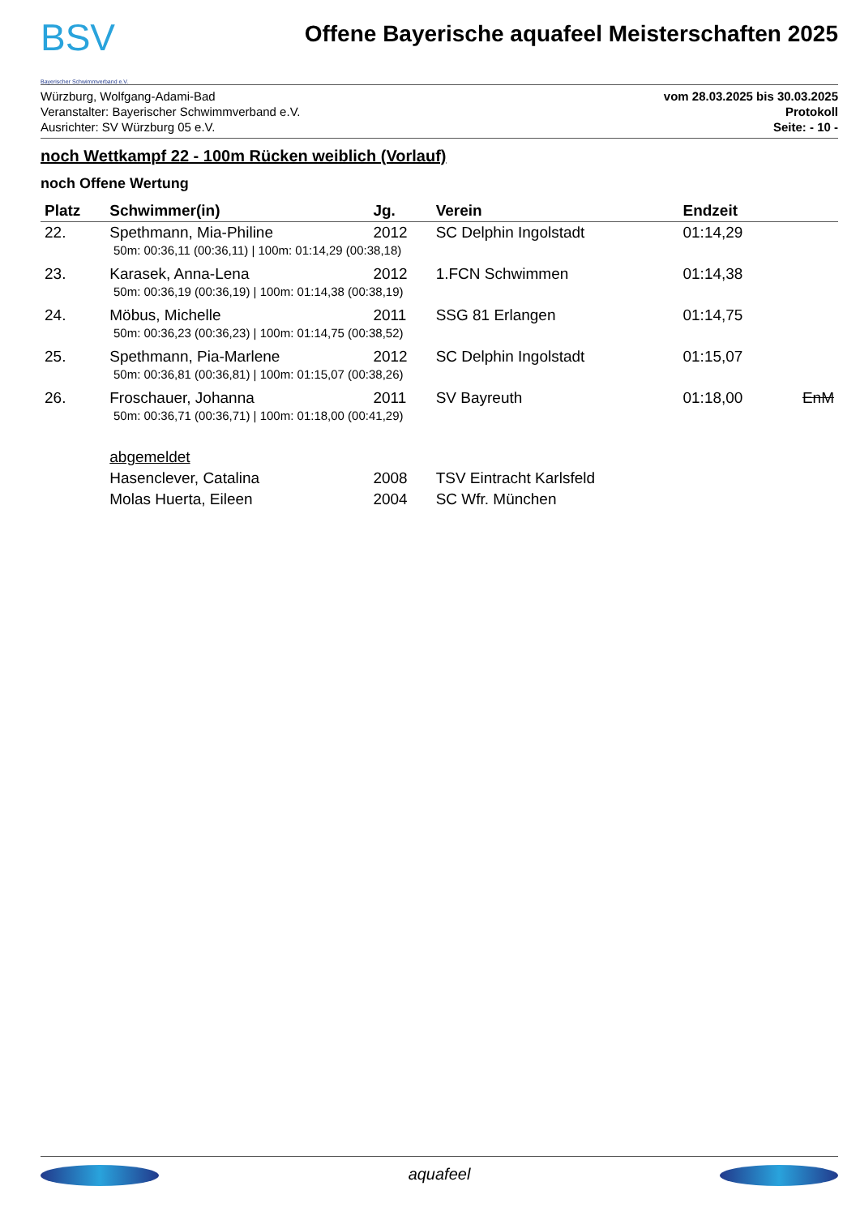BSV
Bayerischer Schwimmverband e.V.
Offene Bayerische aquafeel Meisterschaften 2025
Würzburg, Wolfgang-Adami-Bad
Veranstalter: Bayerischer Schwimmverband e.V.
Ausrichter: SV Würzburg 05 e.V.
vom 28.03.2025 bis 30.03.2025
Protokoll
Seite: - 10 -
noch Wettkampf 22 - 100m Rücken weiblich (Vorlauf)
noch Offene Wertung
| Platz | Schwimmer(in) | Jg. | Verein | Endzeit | |
| --- | --- | --- | --- | --- | --- |
| 22. | Spethmann, Mia-Philine | 2012 | SC Delphin Ingolstadt | 01:14,29 | |
| 50m: 00:36,11 (00:36,11) / 100m: 01:14,29 (00:38,18) | | | | | |
| 23. | Karasek, Anna-Lena | 2012 | 1.FCN Schwimmen | 01:14,38 | |
| 50m: 00:36,19 (00:36,19) / 100m: 01:14,38 (00:38,19) | | | | | |
| 24. | Möbus, Michelle | 2011 | SSG 81 Erlangen | 01:14,75 | |
| 50m: 00:36,23 (00:36,23) / 100m: 01:14,75 (00:38,52) | | | | | |
| 25. | Spethmann, Pia-Marlene | 2012 | SC Delphin Ingolstadt | 01:15,07 | |
| 50m: 00:36,81 (00:36,81) / 100m: 01:15,07 (00:38,26) | | | | | |
| 26. | Froschauer, Johanna | 2011 | SV Bayreuth | 01:18,00 | EnM |
| 50m: 00:36,71 (00:36,71) / 100m: 01:18,00 (00:41,29) | | | | | |
| | abgemeldet | | | | |
| | Hasenclever, Catalina | 2008 | TSV Eintracht Karlsfeld | | |
| | Molas Huerta, Eileen | 2004 | SC Wfr. München | | |
aquafeel